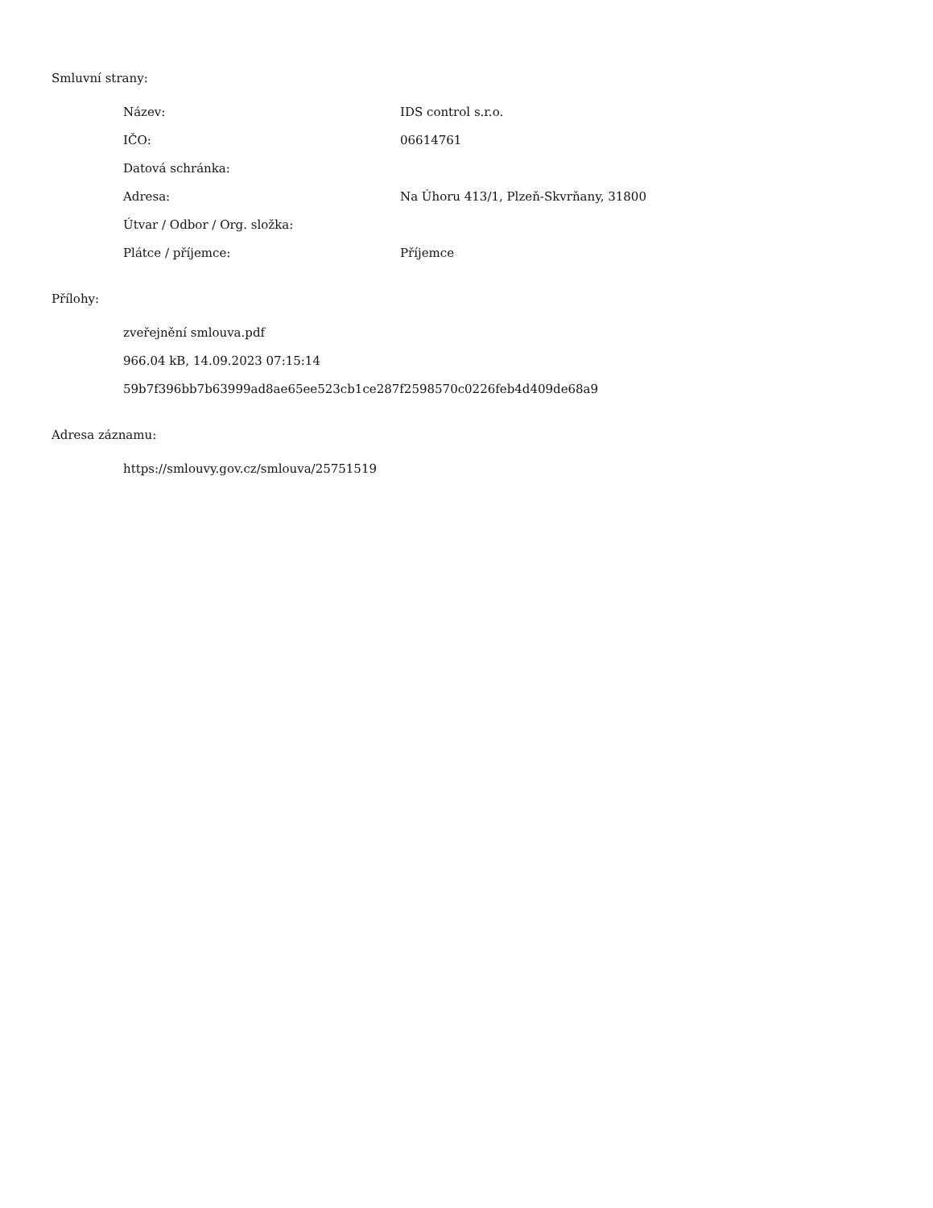Smluvní strany:
| Název: | IDS control s.r.o. |
| IČO: | 06614761 |
| Datová schránka: | |
| Adresa: | Na Úhoru 413/1, Plzeň-Skvrňany, 31800 |
| Útvar / Odbor / Org. složka: | |
| Plátce / příjemce: | Příjemce |
Přílohy:
zveřejnění smlouva.pdf
966.04 kB, 14.09.2023 07:15:14
59b7f396bb7b63999ad8ae65ee523cb1ce287f2598570c0226feb4d409de68a9
Adresa záznamu:
https://smlouvy.gov.cz/smlouva/25751519